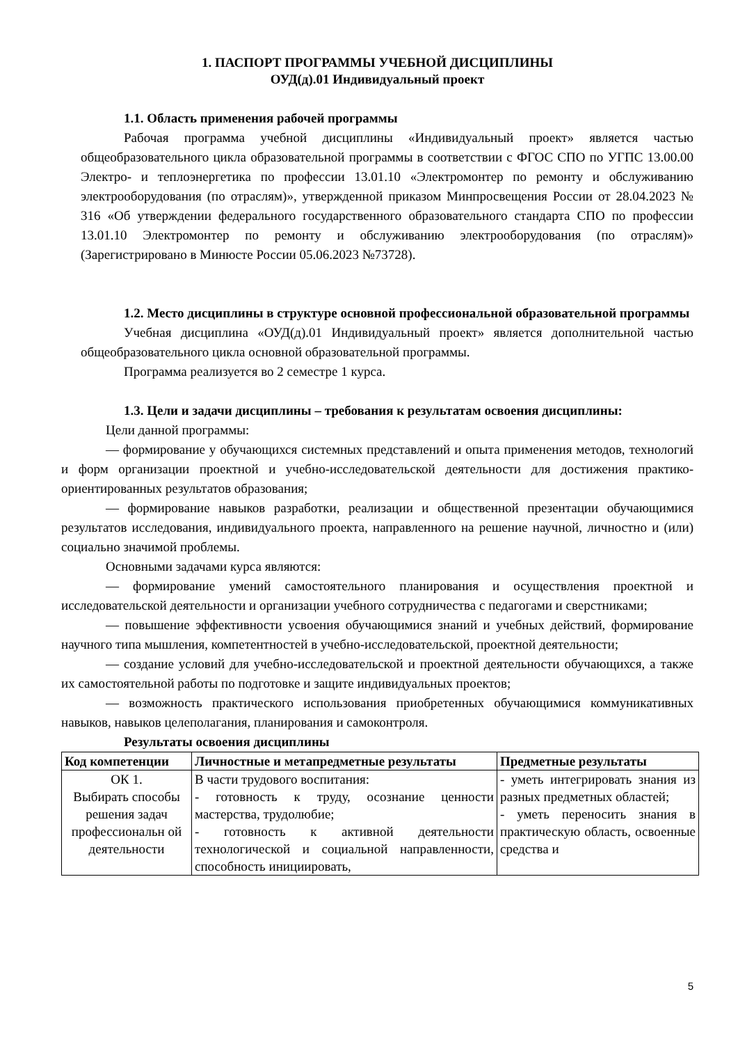1. ПАСПОРТ ПРОГРАММЫ УЧЕБНОЙ ДИСЦИПЛИНЫ
ОУД(д).01 Индивидуальный проект
1.1. Область применения рабочей программы
Рабочая программа учебной дисциплины «Индивидуальный проект» является частью общеобразовательного цикла образовательной программы в соответствии с ФГОС СПО по УГПС 13.00.00 Электро- и теплоэнергетика по профессии 13.01.10 «Электромонтер по ремонту и обслуживанию электрооборудования (по отраслям)», утвержденной приказом Минпросвещения России от 28.04.2023 № 316 «Об утверждении федерального государственного образовательного стандарта СПО по профессии 13.01.10 Электромонтер по ремонту и обслуживанию электрооборудования (по отраслям)» (Зарегистрировано в Минюсте России 05.06.2023 №73728).
1.2. Место дисциплины в структуре основной профессиональной образовательной программы
Учебная дисциплина «ОУД(д).01 Индивидуальный проект» является дополнительной частью общеобразовательного цикла основной образовательной программы.
Программа реализуется во 2 семестре 1 курса.
1.3. Цели и задачи дисциплины – требования к результатам освоения дисциплины:
Цели данной программы:
— формирование у обучающихся системных представлений и опыта применения методов, технологий и форм организации проектной и учебно-исследовательской деятельности для достижения практико-ориентированных результатов образования;
— формирование навыков разработки, реализации и общественной презентации обучающимися результатов исследования, индивидуального проекта, направленного на решение научной, личностно и (или) социально значимой проблемы.
Основными задачами курса являются:
— формирование умений самостоятельного планирования и осуществления проектной и исследовательской деятельности и организации учебного сотрудничества с педагогами и сверстниками;
— повышение эффективности усвоения обучающимися знаний и учебных действий, формирование научного типа мышления, компетентностей в учебно-исследовательской, проектной деятельности;
— создание условий для учебно-исследовательской и проектной деятельности обучающихся, а также их самостоятельной работы по подготовке и защите индивидуальных проектов;
— возможность практического использования приобретенных обучающимися коммуникативных навыков, навыков целеполагания, планирования и самоконтроля.
Результаты освоения дисциплины
| Код компетенции | Личностные и метапредметные результаты | Предметные результаты |
| --- | --- | --- |
| ОК 1. Выбирать способы решения задач профессиональн ой деятельности | В части трудового воспитания: - готовность к труду, осознание ценности мастерства, трудолюбие; - готовность к активной деятельности технологической и социальной направленности, способность инициировать, | - уметь интегрировать знания из разных предметных областей; - уметь переносить знания в практическую область, освоенные средства и |
5